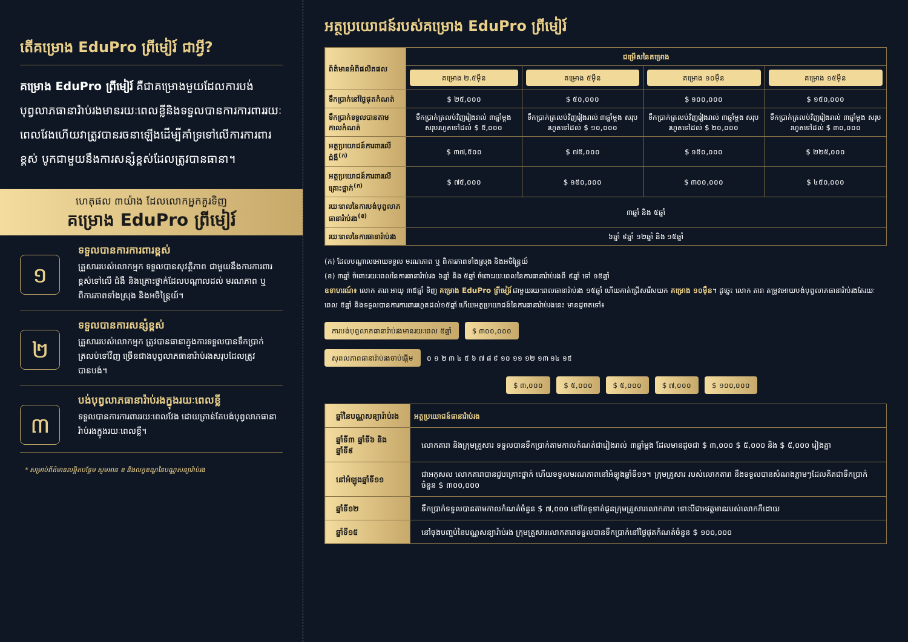តើគម្រោង EduPro ព្រីមៀរ៍ ជាអ្វី?
គម្រោង EduPro ព្រីមៀរ៍ គឺជាគម្រោងមួយដែលការបង់បុព្វលាភធានារ៉ាប់រងមានរយៈពេលខ្លីនិងទទួលបានការការពាររយៈពេលវែងហើយវាត្រូវបានរចនាឡើងដើម្បីគាំទ្រទៅលើការការពារខ្ពស់ បូកជាមួយនឹងការសន្សំខ្ពស់ដែលត្រូវបានធានា។
ហេតុផល ៣យ៉ាង ដែលលោកអ្នកគួរទិញ
គម្រោង EduPro ព្រីមៀរ៍
១
ទទួលបានការការពារខ្ពស់
គ្រួសាររបស់លោកអ្នក ទទួលបានសុវត្ថិភាព ជាមួយនឹងការការពារខ្ពស់ទៅលើ ជំងឺ និងគ្រោះថ្នាក់ដែលបណ្ដាលដល់ មរណភាព ឬ ពិការភាពទាំងស្រុង និងអចិន្ត្រៃយ៍។
២
ទទួលបានការសន្សំខ្ពស់
គ្រួសាររបស់លោកអ្នក ត្រូវបានធានាក្នុងការទទួលបានទឹកប្រាក់ត្រលប់ទៅវិញ ច្រើនជាងបុព្វលាភធានារ៉ាប់រងសរុបដែលត្រូវបានបង់។
៣
បង់បុព្វលាភធានារ៉ាប់រងក្នុងរយៈពេលខ្លី
ទទួលបានការការពាររយៈពេលវែង ដោយគ្រាន់តែបង់បុព្វលាភធានារ៉ាប់រងក្នុងរយៈពេលខ្លី។
* សម្រាប់ព័ត៌មានលម្អិតបន្ថែម សូមអាន ខ និងលក្ខខណ្ឌនៃបណ្ណសន្យារ៉ាប់រង
អត្ថប្រយោជន៍របស់គម្រោង EduPro ព្រីមៀរ៍
| ព័ត៌មានអំពីផលិតផល | ជម្រើសនៃគម្រោង | | | |
| | គម្រោង ២.៥ម៉ឺន | គម្រោង ៥ម៉ឺន | គម្រោង ១០ម៉ឺន | គម្រោង ១៥ម៉ឺន |
| ទឹកប្រាក់នៅថ្ងៃផុតកំណត់ | $ ២៥,០០០ | $ ៥០,០០០ | $ ១០០,០០០ | $ ១៥០,០០០ |
| ទឹកប្រាក់ទទួលបានតាមកាលកំណត់ | ទឹកប្រាក់ត្រលប់វិញរៀងរាល់ ៣ឆ្នាំម្តង សរុបរហូតទៅដល់ $ ៥,០០០ | ទឹកប្រាក់ត្រលប់វិញរៀងរាល់ ៣ឆ្នាំម្តង សរុបរហូតទៅដល់ $ ១០,០០០ | ទឹកប្រាក់ត្រលប់វិញរៀងរាល់ ៣ឆ្នាំម្តង សរុបរហូតទៅដល់ $ ២០,០០០ | ទឹកប្រាក់ត្រលប់វិញរៀងរាល់ ៣ឆ្នាំម្តង សរុបរហូតទៅដល់ $ ៣០,០០០ |
| អត្ថប្រយោជន៍ការពារលើជំងឺ<sup>(ក)</sup> | $ ៣៧,៥០០ | $ ៧៥,០០០ | $ ១៥០,០០០ | $ ២២៥,០០០ |
| អត្ថប្រយោជន៍ការពារលើគ្រោះថ្នាក់<sup>(ក)</sup> | $ ៧៥,០០០ | $ ១៥០,០០០ | $ ៣០០,០០០ | $ ៤៥០,០០០ |
| រយៈពេលនៃការបង់បុព្វលាភធានារ៉ាប់រង<sup>(ខ)</sup> | ៣ឆ្នាំ និង ៥ឆ្នាំ | | | |
| រយៈពេលនៃការធានារ៉ាប់រង | ៦ឆ្នាំ ៩ឆ្នាំ ១២ឆ្នាំ និង ១៥ឆ្នាំ | | | |
(ក) ដែលបណ្តាលអោយទទួល មរណភាព ឬ ពិការភាពទាំងស្រុង និងអចិន្ត្រៃយ៍
(ខ) ៣ឆ្នាំ ចំពោះរយៈពេលនៃការធានារ៉ាប់រង ៦ឆ្នាំ និង ៥ឆ្នាំ ចំពោះរយៈពេលនៃការធានារ៉ាប់រងពី ៩ឆ្នាំ ទៅ ១៥ឆ្នាំ
ឧទាហរណ៍៖ លោក តារា អាយុ ៣៥ឆ្នាំ ទិញ គម្រោង EduPro ព្រីមៀរ៍ ជាមួយរយៈពេលធានារ៉ាប់រង ១៥ឆ្នាំ ហើយគាត់ជ្រើសរើសយក គម្រោង ១០ម៉ឺន។ ដូច្នេះ លោក តារា តម្រូវអោយបង់បុព្វលាភធានារ៉ាប់រងតែរយៈពេល ៥ឆ្នាំ និងទទួលបានការការពាររហូតដល់១៥ឆ្នាំ ហើយអត្ថប្រយោជន៍នៃការធានារ៉ាប់រងនេះ មានដូចតទៅ៖
ការបង់បុព្វលាភធានារ៉ាប់រងមានរយៈពេល ៥ឆ្នាំ $ ៣០០,០០០
សុពលភាពធានារ៉ាប់រងចាប់ផ្ដើម ០ ១ ២ ៣ ៤ ៥ ៦ ៧ ៨ ៩ ១០ ១១ ១២ ១៣ ១៤ ១៥
$ ៣,០០០ $ ៥,០០០ $ ៥,០០០ $ ៧,០០០ $ ១០០,០០០
| ឆ្នាំនៃបណ្ណសន្យារ៉ាប់រង | អត្ថប្រយោជន៍ធានារ៉ាប់រង |
| ឆ្នាំទី៣ ឆ្នាំទី៦ និងឆ្នាំទី៩ | លោកតារា និងក្រុមគ្រួសារ ទទួលបានទឹកប្រាក់តាមកាលកំណត់ជារៀងរាល់ ៣ឆ្នាំម្តង ដែលមានដូចជា $ ៣,០០០ $ ៥,០០០ និង $ ៥,០០០ រៀងគ្នា |
| នៅអំឡុងឆ្នាំទី១១ | ជាអកុសល លោកតារាបានជួបគ្រោះថ្នាក់ ហើយទទួលមរណភាពនៅអំឡុងឆ្នាំទី១១។ ក្រុមគ្រួសារ របស់លោកតារា នឹងទទួលបានសំណងភ្លាមៗដែលគិតជាទឹកប្រាក់ចំនួន $ ៣០០,០០០ |
| ឆ្នាំទី១២ | ទឹកប្រាក់ទទួលបានតាមកាលកំណត់ចំនួន $ ៧,០០០ នៅតែទូទាត់ជូនក្រុមគ្រួសារលោកតារា ទោះបីជាអវត្តមានរបស់លោកក៏ដោយ |
| ឆ្នាំទី១៥ | នៅចុងបញ្ចប់នៃបណ្ណសន្យារ៉ាប់រង ក្រុមគ្រួសារលោកតារាទទួលបានទឹកប្រាក់នៅថ្ងៃផុតកំណត់ចំនួន $ ១០០,០០០ |